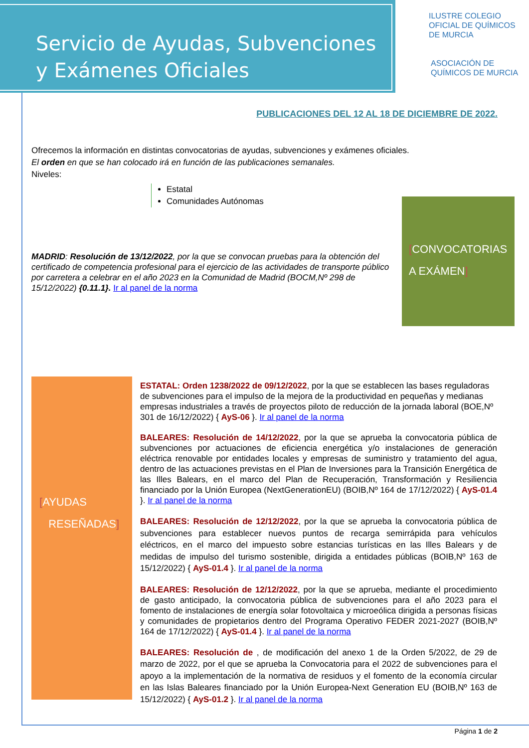Servicio de Ayudas, Subvenciones
y Exámenes Oficiales
ILUSTRE COLEGIO
OFICIAL DE QUÍMICOS
DE MURCIA
ASOCIACIÓN DE
QUÍMICOS DE MURCIA
PUBLICACIONES DEL 12 AL 18 DE DICIEMBRE DE 2022.
Ofrecemos la información en distintas convocatorias de ayudas, subvenciones y exámenes oficiales.
El orden en que se han colocado irá en función de las publicaciones semanales.
Niveles:
Estatal
Comunidades Autónomas
MADRID: Resolución de 13/12/2022, por la que se convocan pruebas para la obtención del certificado de competencia profesional para el ejercicio de las actividades de transporte público por carretera a celebrar en el año 2023 en la Comunidad de Madrid (BOCM,Nº 298 de 15/12/2022) {0.11.1}. Ir al panel de la norma
[CONVOCATORIAS
A EXÁMEN]
[AYUDAS
RESEÑADAS]
ESTATAL: Orden 1238/2022 de 09/12/2022, por la que se establecen las bases reguladoras de subvenciones para el impulso de la mejora de la productividad en pequeñas y medianas empresas industriales a través de proyectos piloto de reducción de la jornada laboral (BOE,Nº 301 de 16/12/2022) { AyS-06 }. Ir al panel de la norma
BALEARES: Resolución de 14/12/2022, por la que se aprueba la convocatoria pública de subvenciones por actuaciones de eficiencia energética y/o instalaciones de generación eléctrica renovable por entidades locales y empresas de suministro y tratamiento del agua, dentro de las actuaciones previstas en el Plan de Inversiones para la Transición Energética de las Illes Balears, en el marco del Plan de Recuperación, Transformación y Resiliencia financiado por la Unión Europea (NextGenerationEU) (BOIB,Nº 164 de 17/12/2022) { AyS-01.4 }. Ir al panel de la norma
BALEARES: Resolución de 12/12/2022, por la que se aprueba la convocatoria pública de subvenciones para establecer nuevos puntos de recarga semirrápida para vehículos eléctricos, en el marco del impuesto sobre estancias turísticas en las Illes Balears y de medidas de impulso del turismo sostenible, dirigida a entidades públicas (BOIB,Nº 163 de 15/12/2022) { AyS-01.4 }. Ir al panel de la norma
BALEARES: Resolución de 12/12/2022, por la que se aprueba, mediante el procedimiento de gasto anticipado, la convocatoria pública de subvenciones para el año 2023 para el fomento de instalaciones de energía solar fotovoltaica y microeólica dirigida a personas físicas y comunidades de propietarios dentro del Programa Operativo FEDER 2021-2027 (BOIB,Nº 164 de 17/12/2022) { AyS-01.4 }. Ir al panel de la norma
BALEARES: Resolución de , de modificación del anexo 1 de la Orden 5/2022, de 29 de marzo de 2022, por el que se aprueba la Convocatoria para el 2022 de subvenciones para el apoyo a la implementación de la normativa de residuos y el fomento de la economía circular en las Islas Baleares financiado por la Unión Europea-Next Generation EU (BOIB,Nº 163 de 15/12/2022) { AyS-01.2 }. Ir al panel de la norma
Página 1 de 2